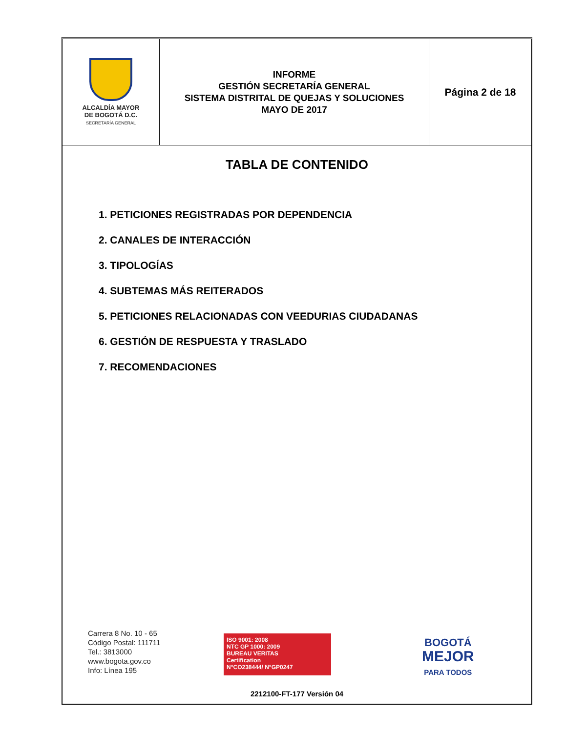| ALCALDÍA MAYOR DE BOGOTÁ D.C. SECRETARÍA GENERAL | INFORME GESTIÓN SECRETARÍA GENERAL SISTEMA DISTRITAL DE QUEJAS Y SOLUCIONES MAYO DE 2017 | Página 2 de 18 |
TABLA DE CONTENIDO
1. PETICIONES REGISTRADAS POR DEPENDENCIA
2. CANALES DE INTERACCIÓN
3. TIPOLOGÍAS
4. SUBTEMAS MÁS REITERADOS
5. PETICIONES RELACIONADAS CON VEEDURIAS CIUDADANAS
6. GESTIÓN DE RESPUESTA Y TRASLADO
7. RECOMENDACIONES
Carrera 8 No. 10 - 65
Código Postal: 111711
Tel.: 3813000
www.bogota.gov.co
Info: Línea 195
ISO 9001: 2008
NTC GP 1000: 2009
BUREAU VERITAS
Certification
N°CO238444/ N°GP0247
BOGOTÁ
MEJOR
PARA TODOS
2212100-FT-177 Versión 04